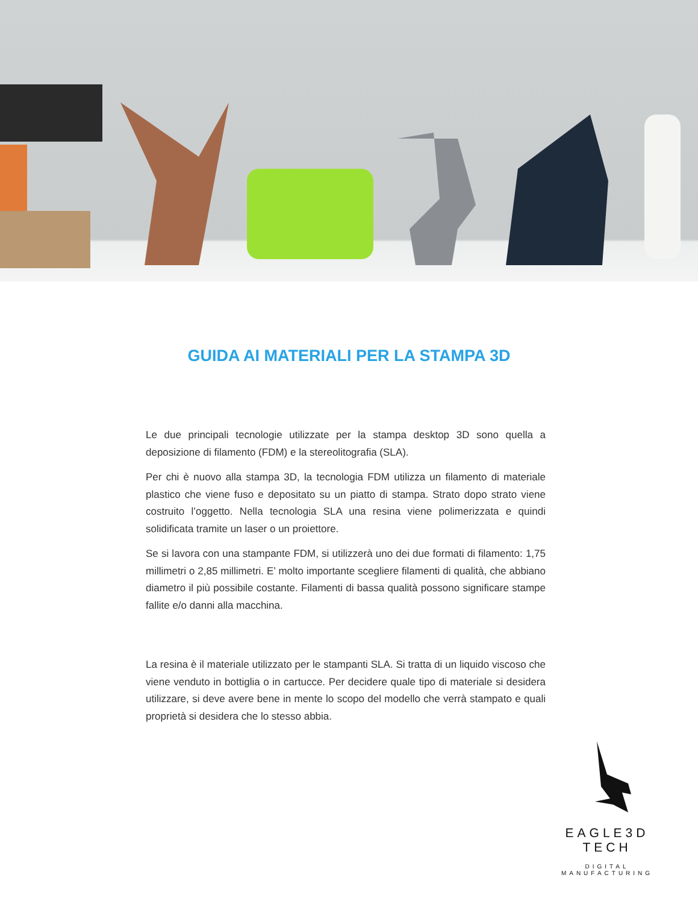GUIDA AI MATERIALI PER LA STAMPA 3D
Le due principali tecnologie utilizzate per la stampa desktop 3D sono quella a deposizione di filamento (FDM) e la stereolitografia (SLA).
Per chi è nuovo alla stampa 3D, la tecnologia FDM utilizza un filamento di materiale plastico che viene fuso e depositato su un piatto di stampa. Strato dopo strato viene costruito l’oggetto. Nella tecnologia SLA una resina viene polimerizzata e quindi solidificata tramite un laser o un proiettore.
Se si lavora con una stampante FDM, si utilizzerà uno dei due formati di filamento: 1,75 millimetri o 2,85 millimetri. E’ molto importante scegliere filamenti di qualità, che abbiano diametro il più possibile costante. Filamenti di bassa qualità possono significare stampe fallite e/o danni alla macchina.
La resina è il materiale utilizzato per le stampanti SLA. Si tratta di un liquido viscoso che viene venduto in bottiglia o in cartucce. Per decidere quale tipo di materiale si desidera utilizzare, si deve avere bene in mente lo scopo del modello che verrà stampato e quali proprietà si desidera che lo stesso abbia.
EAGLE3D TECH
DIGITAL MANUFACTURING